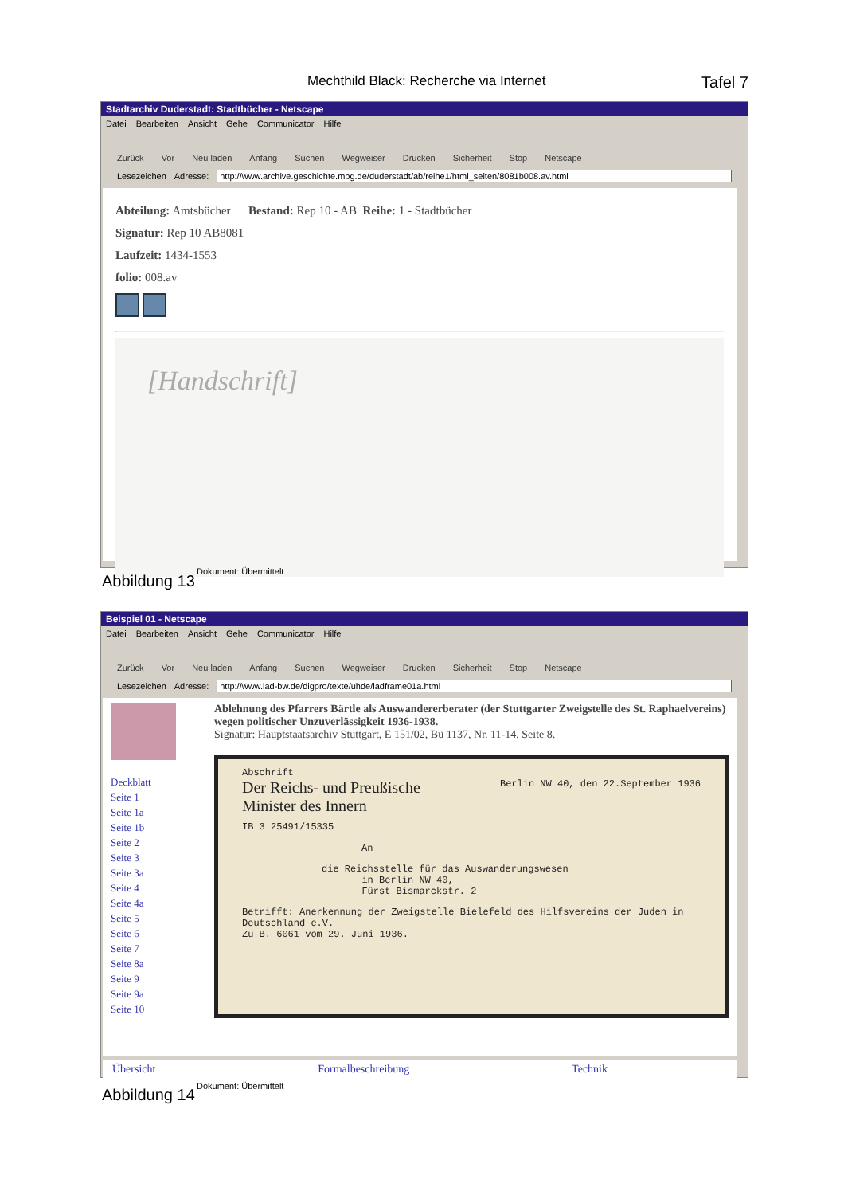Mechthild Black: Recherche via Internet Tafel 7
Stadtarchiv Duderstadt: Stadtbücher - Netscape
Datei Bearbeiten Ansicht Gehe Communicator Hilfe
Zurück Vor Neu laden Anfang Suchen Wegweiser Drucken Sicherheit Stop Netscape
Lesezeichen Adresse: http://www.archive.geschichte.mpg.de/duderstadt/ab/reihe1/html_seiten/8081b008.av.html
Abteilung: Amtsbücher Bestand: Rep 10 - AB Reihe: 1 - Stadtbücher
Signatur: Rep 10 AB8081
Laufzeit: 1434-1553
folio: 008.av
[Handschrift]
Dokument: Übermittelt
Abbildung 13
Beispiel 01 - Netscape
Datei Bearbeiten Ansicht Gehe Communicator Hilfe
Zurück Vor Neu laden Anfang Suchen Wegweiser Drucken Sicherheit Stop Netscape
Lesezeichen Adresse: http://www.lad-bw.de/digpro/texte/uhde/ladframe01a.html
Deckblatt
Seite 1
Seite 1a
Seite 1b
Seite 2
Seite 3
Seite 3a
Seite 4
Seite 4a
Seite 5
Seite 6
Seite 7
Seite 8a
Seite 9
Seite 9a
Seite 10
Ablehnung des Pfarrers Bärtle als Auswandererberater (der Stuttgarter Zweigstelle des St. Raphaelvereins) wegen politischer Unzuverlässigkeit 1936-1938.
Signatur: Hauptstaatsarchiv Stuttgart, E 151/02, Bü 1137, Nr. 11-14, Seite 8.
Abschrift
Der Reichs- und Preußische
Minister des Innern
IB 3 25491/15335
Berlin NW 40, den 22.September 1936
An
die Reichsstelle für das Auswanderungswesen
in Berlin NW 40,
Fürst Bismarckstr. 2
Betrifft: Anerkennung der Zweigstelle Bielefeld des Hilfsvereins der Juden in Deutschland e.V.
Zu B. 6061 vom 29. Juni 1936.
Übersicht Formalbeschreibung Technik
Dokument: Übermittelt
Abbildung 14